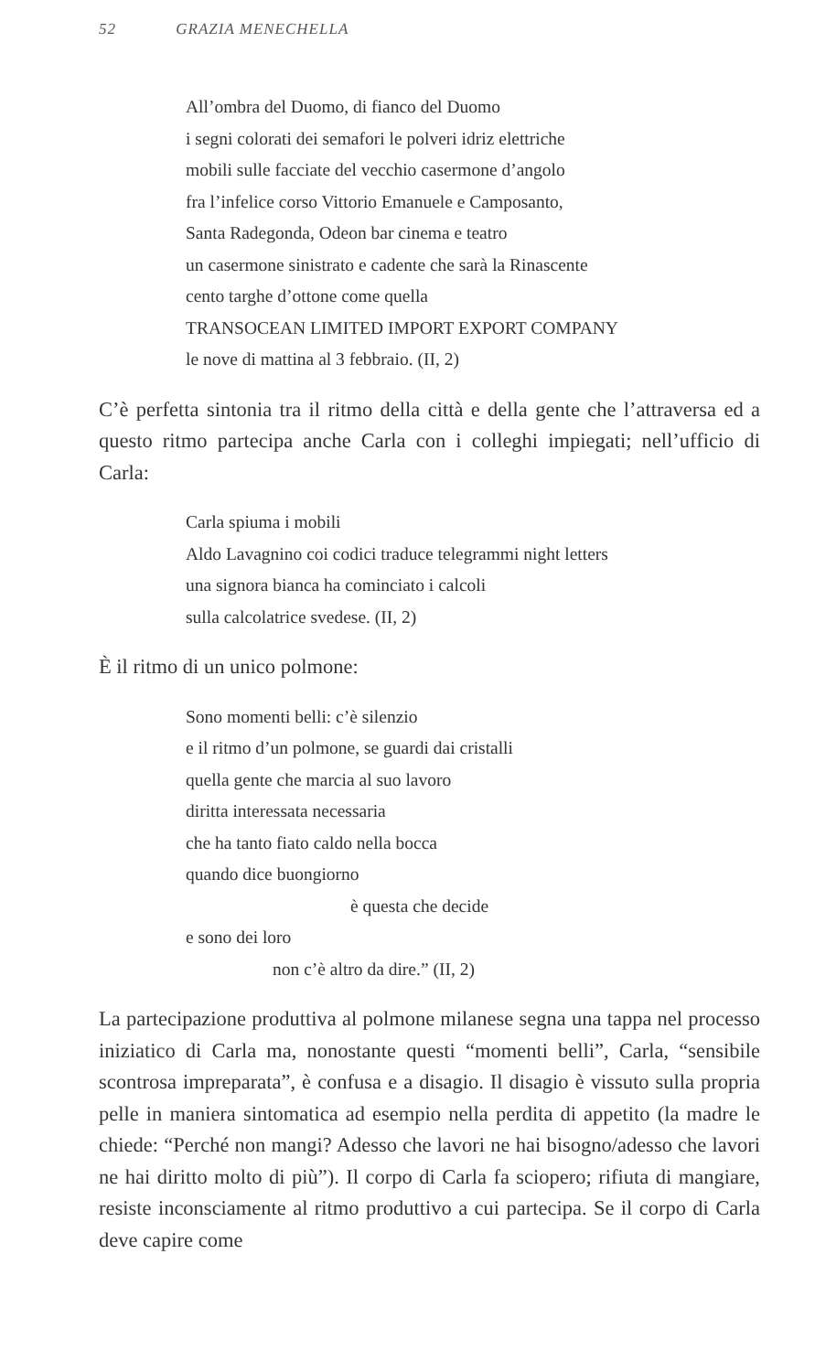52 GRAZIA MENECHELLA
All’ombra del Duomo, di fianco del Duomo
i segni colorati dei semafori le polveri idriz elettriche
mobili sulle facciate del vecchio casermone d’angolo
fra l’infelice corso Vittorio Emanuele e Camposanto,
Santa Radegonda, Odeon bar cinema e teatro
un casermone sinistrato e cadente che sarà la Rinascente
cento targhe d’ottone come quella
TRANSOCEAN LIMITED IMPORT EXPORT COMPANY
le nove di mattina al 3 febbraio. (II, 2)
C’è perfetta sintonia tra il ritmo della città e della gente che l’attraversa ed a questo ritmo partecipa anche Carla con i colleghi impiegati; nell’ufficio di Carla:
Carla spiuma i mobili
Aldo Lavagnino coi codici traduce telegrammi night letters
una signora bianca ha cominciato i calcoli
sulla calcolatrice svedese. (II, 2)
È il ritmo di un unico polmone:
Sono momenti belli: c’è silenzio
e il ritmo d’un polmone, se guardi dai cristalli
quella gente che marcia al suo lavoro
diritta interessata necessaria
che ha tanto fiato caldo nella bocca
quando dice buongiorno
è questa che decide
e sono dei loro
non c’è altro da dire.” (II, 2)
La partecipazione produttiva al polmone milanese segna una tappa nel processo iniziatico di Carla ma, nonostante questi “momenti belli”, Carla, “sensibile scontrosa impreparata”, è confusa e a disagio. Il disagio è vissuto sulla propria pelle in maniera sintomatica ad esempio nella perdita di appetito (la madre le chiede: “Perché non mangi? Adesso che lavori ne hai bisogno/adesso che lavori ne hai diritto molto di più”). Il corpo di Carla fa sciopero; rifiuta di mangiare, resiste inconsciamente al ritmo produttivo a cui partecipa. Se il corpo di Carla deve capire come